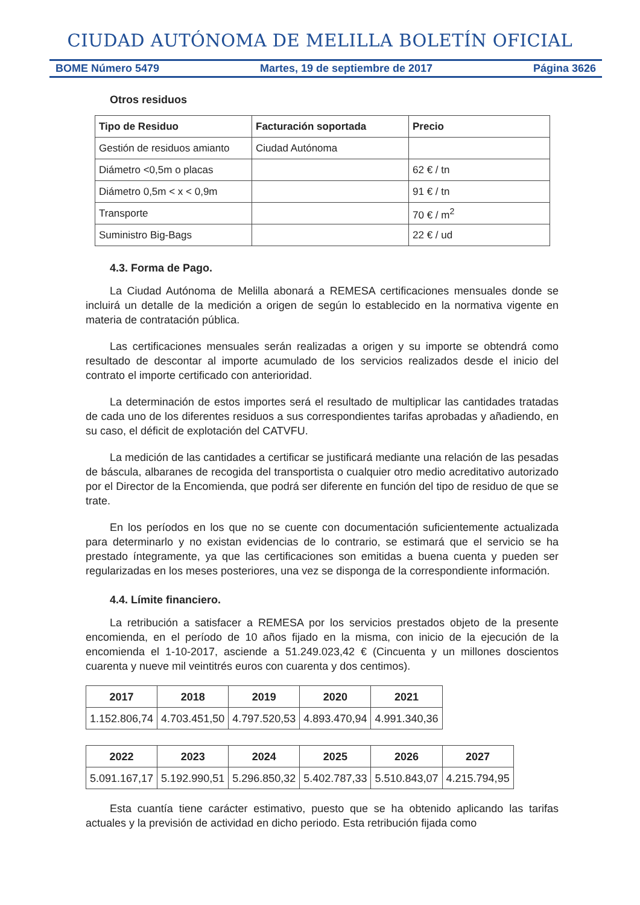CIUDAD AUTÓNOMA DE MELILLA BOLETÍN OFICIAL
BOME Número 5479 Martes, 19 de septiembre de 2017 Página 3626
Otros residuos
| Tipo de Residuo | Facturación soportada | Precio |
| --- | --- | --- |
| Gestión de residuos amianto | Ciudad Autónoma | |
| Diámetro <0,5m o placas | | 62 € / tn |
| Diámetro 0,5m < x < 0,9m | | 91 € / tn |
| Transporte | | 70 € / m<sup>2</sup> |
| Suministro Big-Bags | | 22 € / ud |
4.3. Forma de Pago.
La Ciudad Autónoma de Melilla abonará a REMESA certificaciones mensuales donde se incluirá un detalle de la medición a origen de según lo establecido en la normativa vigente en materia de contratación pública.
Las certificaciones mensuales serán realizadas a origen y su importe se obtendrá como resultado de descontar al importe acumulado de los servicios realizados desde el inicio del contrato el importe certificado con anterioridad.
La determinación de estos importes será el resultado de multiplicar las cantidades tratadas de cada uno de los diferentes residuos a sus correspondientes tarifas aprobadas y añadiendo, en su caso, el déficit de explotación del CATVFU.
La medición de las cantidades a certificar se justificará mediante una relación de las pesadas de báscula, albaranes de recogida del transportista o cualquier otro medio acreditativo autorizado por el Director de la Encomienda, que podrá ser diferente en función del tipo de residuo de que se trate.
En los períodos en los que no se cuente con documentación suficientemente actualizada para determinarlo y no existan evidencias de lo contrario, se estimará que el servicio se ha prestado íntegramente, ya que las certificaciones son emitidas a buena cuenta y pueden ser regularizadas en los meses posteriores, una vez se disponga de la correspondiente información.
4.4. Límite financiero.
La retribución a satisfacer a REMESA por los servicios prestados objeto de la presente encomienda, en el período de 10 años fijado en la misma, con inicio de la ejecución de la encomienda el 1-10-2017, asciende a 51.249.023,42 € (Cincuenta y un millones doscientos cuarenta y nueve mil veintitrés euros con cuarenta y dos centimos).
| 2017 | 2018 | 2019 | 2020 | 2021 |
| --- | --- | --- | --- | --- |
| 1.152.806,74 | 4.703.451,50 | 4.797.520,53 | 4.893.470,94 | 4.991.340,36 |
| 2022 | 2023 | 2024 | 2025 | 2026 | 2027 |
| --- | --- | --- | --- | --- | --- |
| 5.091.167,17 | 5.192.990,51 | 5.296.850,32 | 5.402.787,33 | 5.510.843,07 | 4.215.794,95 |
Esta cuantía tiene carácter estimativo, puesto que se ha obtenido aplicando las tarifas actuales y la previsión de actividad en dicho periodo. Esta retribución fijada como